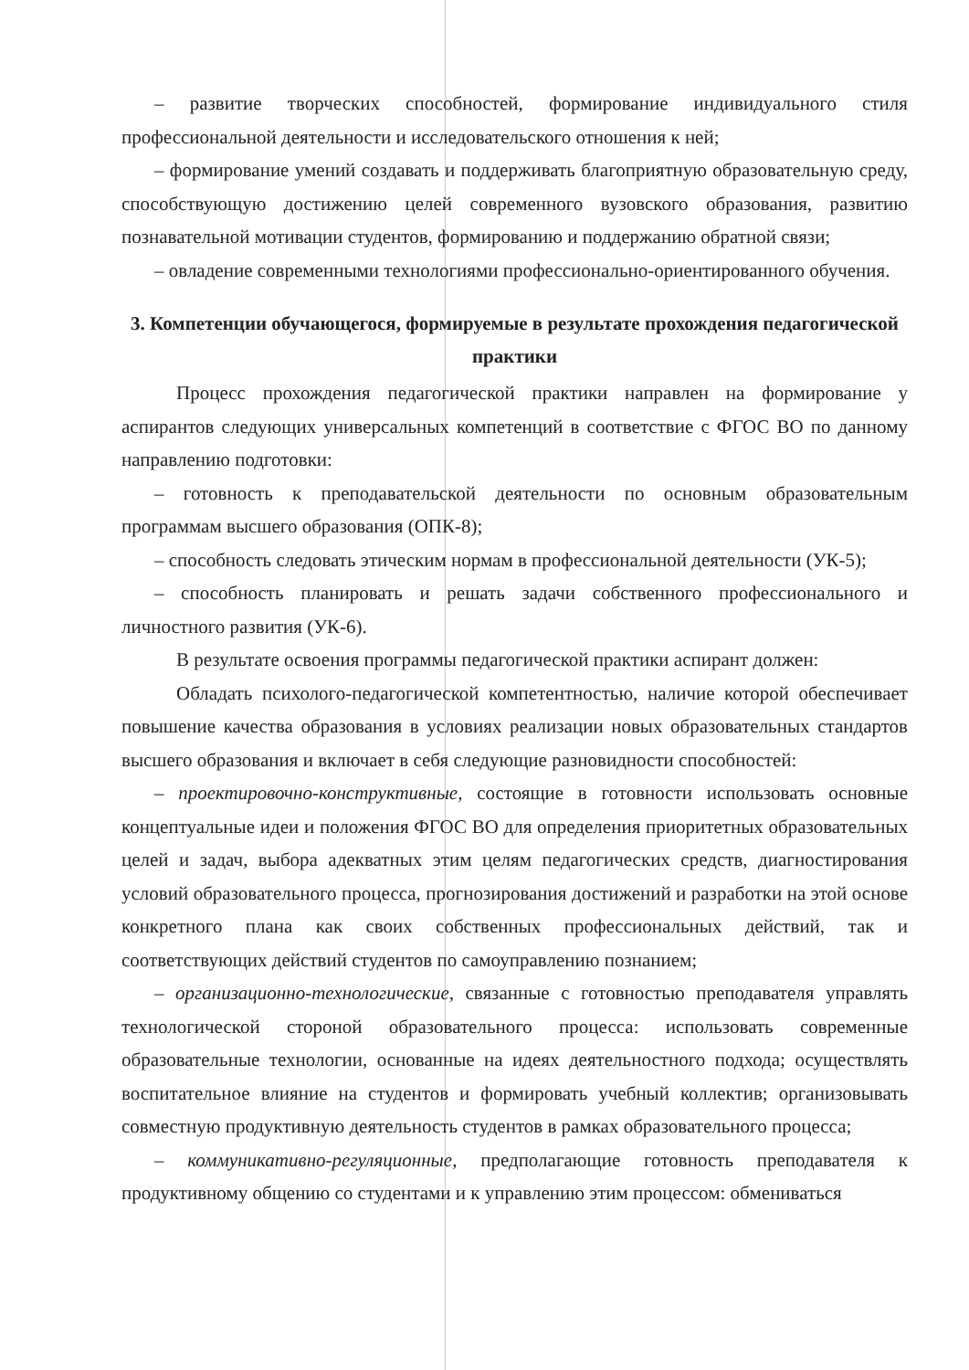– развитие творческих способностей, формирование индивидуального стиля профессиональной деятельности и исследовательского отношения к ней;
– формирование умений создавать и поддерживать благоприятную образовательную среду, способствующую достижению целей современного вузовского образования, развитию познавательной мотивации студентов, формированию и поддержанию обратной связи;
– овладение современными технологиями профессионально-ориентированного обучения.
3. Компетенции обучающегося, формируемые в результате прохождения педагогической практики
Процесс прохождения педагогической практики направлен на формирование у аспирантов следующих универсальных компетенций в соответствие с ФГОС ВО по данному направлению подготовки:
– готовность к преподавательской деятельности по основным образовательным программам высшего образования (ОПК-8);
– способность следовать этическим нормам в профессиональной деятельности (УК-5);
– способность планировать и решать задачи собственного профессионального и личностного развития (УК-6).
В результате освоения программы педагогической практики аспирант должен:
Обладать психолого-педагогической компетентностью, наличие которой обеспечивает повышение качества образования в условиях реализации новых образовательных стандартов высшего образования и включает в себя следующие разновидности способностей:
– проектировочно-конструктивные, состоящие в готовности использовать основные концептуальные идеи и положения ФГОС ВО для определения приоритетных образовательных целей и задач, выбора адекватных этим целям педагогических средств, диагностирования условий образовательного процесса, прогнозирования достижений и разработки на этой основе конкретного плана как своих собственных профессиональных действий, так и соответствующих действий студентов по самоуправлению познанием;
– организационно-технологические, связанные с готовностью преподавателя управлять технологической стороной образовательного процесса: использовать современные образовательные технологии, основанные на идеях деятельностного подхода; осуществлять воспитательное влияние на студентов и формировать учебный коллектив; организовывать совместную продуктивную деятельность студентов в рамках образовательного процесса;
– коммуникативно-регуляционные, предполагающие готовность преподавателя к продуктивному общению со студентами и к управлению этим процессом: обмениваться